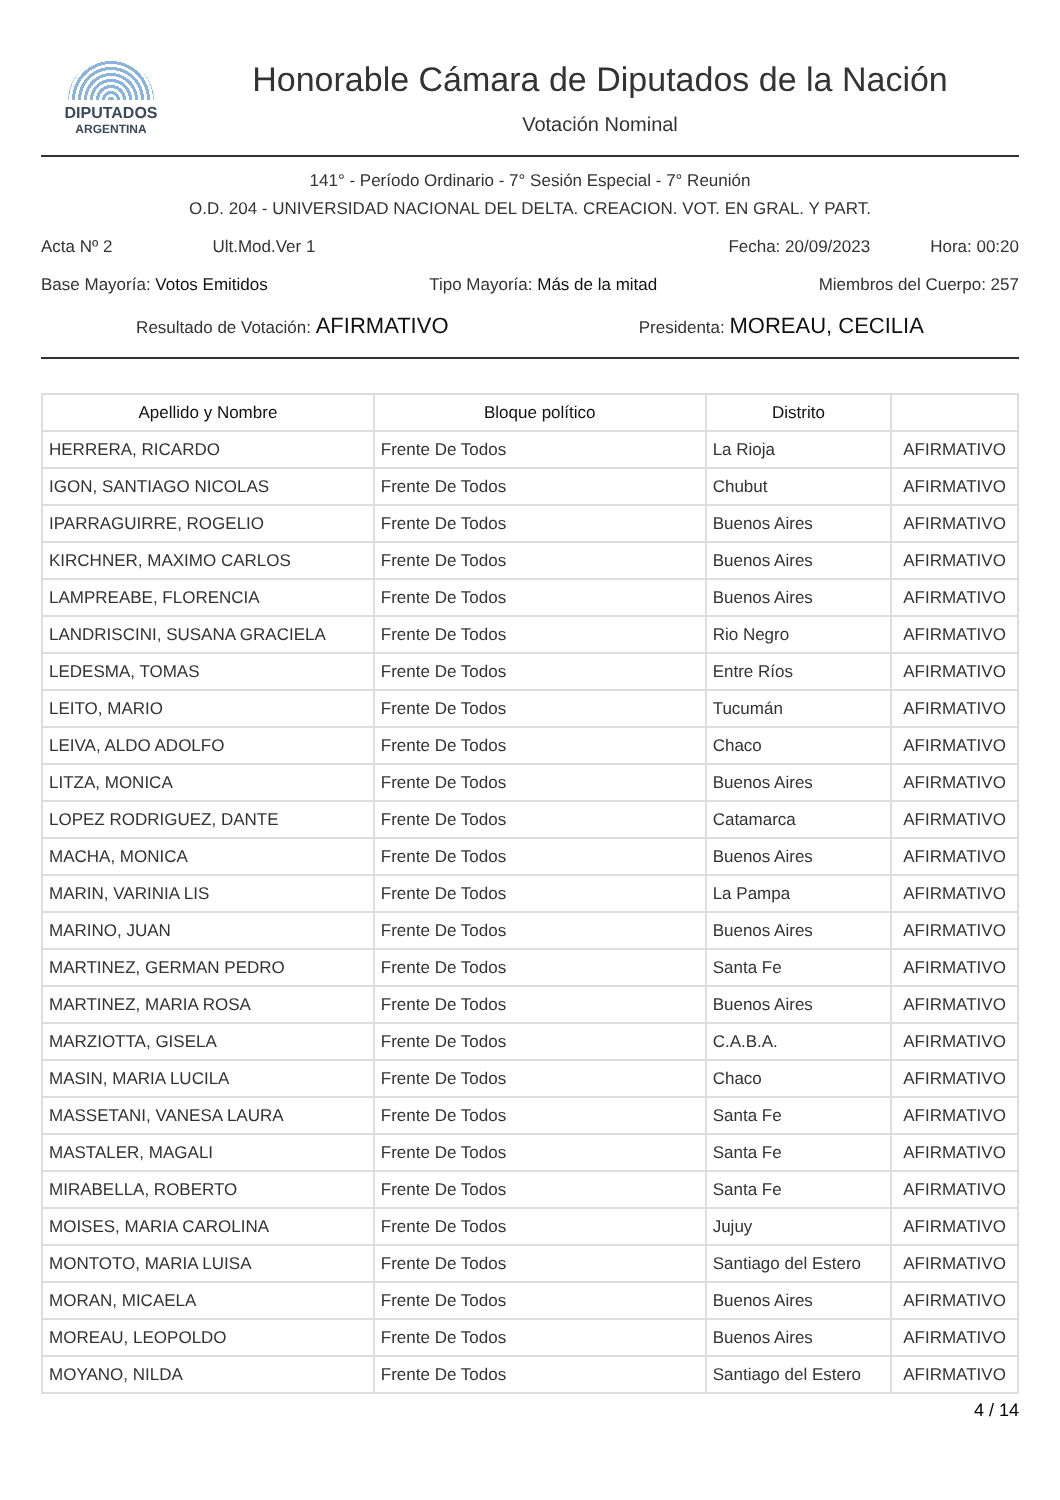DIPUTADOS
ARGENTINA
Honorable Cámara de Diputados de la Nación
Votación Nominal
141° - Período Ordinario - 7° Sesión Especial - 7° Reunión
O.D. 204 - UNIVERSIDAD NACIONAL DEL DELTA. CREACION. VOT. EN GRAL. Y PART.
Acta Nº 2 Ult.Mod.Ver 1 Fecha: 20/09/2023 Hora: 00:20
Base Mayoría: Votos Emitidos Tipo Mayoría: Más de la mitad Miembros del Cuerpo: 257
Resultado de Votación: AFIRMATIVO Presidenta: MOREAU, CECILIA
| Apellido y Nombre | Bloque político | Distrito | |
| --- | --- | --- | --- |
| HERRERA, RICARDO | Frente De Todos | La Rioja | AFIRMATIVO |
| IGON, SANTIAGO NICOLAS | Frente De Todos | Chubut | AFIRMATIVO |
| IPARRAGUIRRE, ROGELIO | Frente De Todos | Buenos Aires | AFIRMATIVO |
| KIRCHNER, MAXIMO CARLOS | Frente De Todos | Buenos Aires | AFIRMATIVO |
| LAMPREABE, FLORENCIA | Frente De Todos | Buenos Aires | AFIRMATIVO |
| LANDRISCINI, SUSANA GRACIELA | Frente De Todos | Rio Negro | AFIRMATIVO |
| LEDESMA, TOMAS | Frente De Todos | Entre Ríos | AFIRMATIVO |
| LEITO, MARIO | Frente De Todos | Tucumán | AFIRMATIVO |
| LEIVA, ALDO ADOLFO | Frente De Todos | Chaco | AFIRMATIVO |
| LITZA, MONICA | Frente De Todos | Buenos Aires | AFIRMATIVO |
| LOPEZ RODRIGUEZ, DANTE | Frente De Todos | Catamarca | AFIRMATIVO |
| MACHA, MONICA | Frente De Todos | Buenos Aires | AFIRMATIVO |
| MARIN, VARINIA LIS | Frente De Todos | La Pampa | AFIRMATIVO |
| MARINO, JUAN | Frente De Todos | Buenos Aires | AFIRMATIVO |
| MARTINEZ, GERMAN PEDRO | Frente De Todos | Santa Fe | AFIRMATIVO |
| MARTINEZ, MARIA ROSA | Frente De Todos | Buenos Aires | AFIRMATIVO |
| MARZIOTTA, GISELA | Frente De Todos | C.A.B.A. | AFIRMATIVO |
| MASIN, MARIA LUCILA | Frente De Todos | Chaco | AFIRMATIVO |
| MASSETANI, VANESA LAURA | Frente De Todos | Santa Fe | AFIRMATIVO |
| MASTALER, MAGALI | Frente De Todos | Santa Fe | AFIRMATIVO |
| MIRABELLA, ROBERTO | Frente De Todos | Santa Fe | AFIRMATIVO |
| MOISES, MARIA CAROLINA | Frente De Todos | Jujuy | AFIRMATIVO |
| MONTOTO, MARIA LUISA | Frente De Todos | Santiago del Estero | AFIRMATIVO |
| MORAN, MICAELA | Frente De Todos | Buenos Aires | AFIRMATIVO |
| MOREAU, LEOPOLDO | Frente De Todos | Buenos Aires | AFIRMATIVO |
| MOYANO, NILDA | Frente De Todos | Santiago del Estero | AFIRMATIVO |
4 / 14